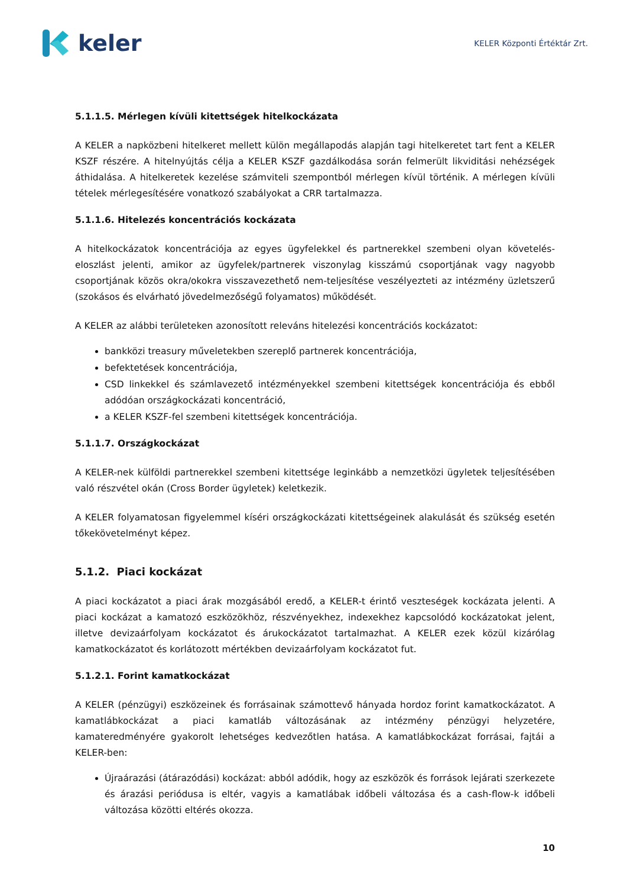keler
KELER Központi Értéktár Zrt.
5.1.1.5. Mérlegen kívüli kitettségek hitelkockázata
A KELER a napközbeni hitelkeret mellett külön megállapodás alapján tagi hitelkeretet tart fent a KELER KSZF részére. A hitelnyújtás célja a KELER KSZF gazdálkodása során felmerült likviditási nehézségek áthidalása. A hitelkeretek kezelése számviteli szempontból mérlegen kívül történik. A mérlegen kívüli tételek mérlegesítésére vonatkozó szabályokat a CRR tartalmazza.
5.1.1.6. Hitelezés koncentrációs kockázata
A hitelkockázatok koncentrációja az egyes ügyfelekkel és partnerekkel szembeni olyan követelés-eloszlást jelenti, amikor az ügyfelek/partnerek viszonylag kisszámú csoportjának vagy nagyobb csoportjának közös okra/okokra visszavezethető nem-teljesítése veszélyezteti az intézmény üzletszerű (szokásos és elvárható jövedelmezőségű folyamatos) működését.
A KELER az alábbi területeken azonosított releváns hitelezési koncentrációs kockázatot:
bankközi treasury műveletekben szereplő partnerek koncentrációja,
befektetések koncentrációja,
CSD linkekkel és számlavezető intézményekkel szembeni kitettségek koncentrációja és ebből adódóan országkockázati koncentráció,
a KELER KSZF-fel szembeni kitettségek koncentrációja.
5.1.1.7. Országkockázat
A KELER-nek külföldi partnerekkel szembeni kitettsége leginkább a nemzetközi ügyletek teljesítésében való részvétel okán (Cross Border ügyletek) keletkezik.
A KELER folyamatosan figyelemmel kíséri országkockázati kitettségeinek alakulását és szükség esetén tőkekövetelményt képez.
5.1.2. Piaci kockázat
A piaci kockázatot a piaci árak mozgásából eredő, a KELER-t érintő veszteségek kockázata jelenti. A piaci kockázat a kamatozó eszközökhöz, részvényekhez, indexekhez kapcsolódó kockázatokat jelent, illetve devizaárfolyam kockázatot és árukockázatot tartalmazhat. A KELER ezek közül kizárólag kamatkockázatot és korlátozott mértékben devizaárfolyam kockázatot fut.
5.1.2.1. Forint kamatkockázat
A KELER (pénzügyi) eszközeinek és forrásainak számottevő hányada hordoz forint kamatkockázatot. A kamatlábkockázat a piaci kamatláb változásának az intézmény pénzügyi helyzetére, kamateredményére gyakorolt lehetséges kedvezőtlen hatása. A kamatlábkockázat forrásai, fajtái a KELER-ben:
Újraárazási (átárazódási) kockázat: abból adódik, hogy az eszközök és források lejárati szerkezete és árazási periódusa is eltér, vagyis a kamatlábak időbeli változása és a cash-flow-k időbeli változása közötti eltérés okozza.
10